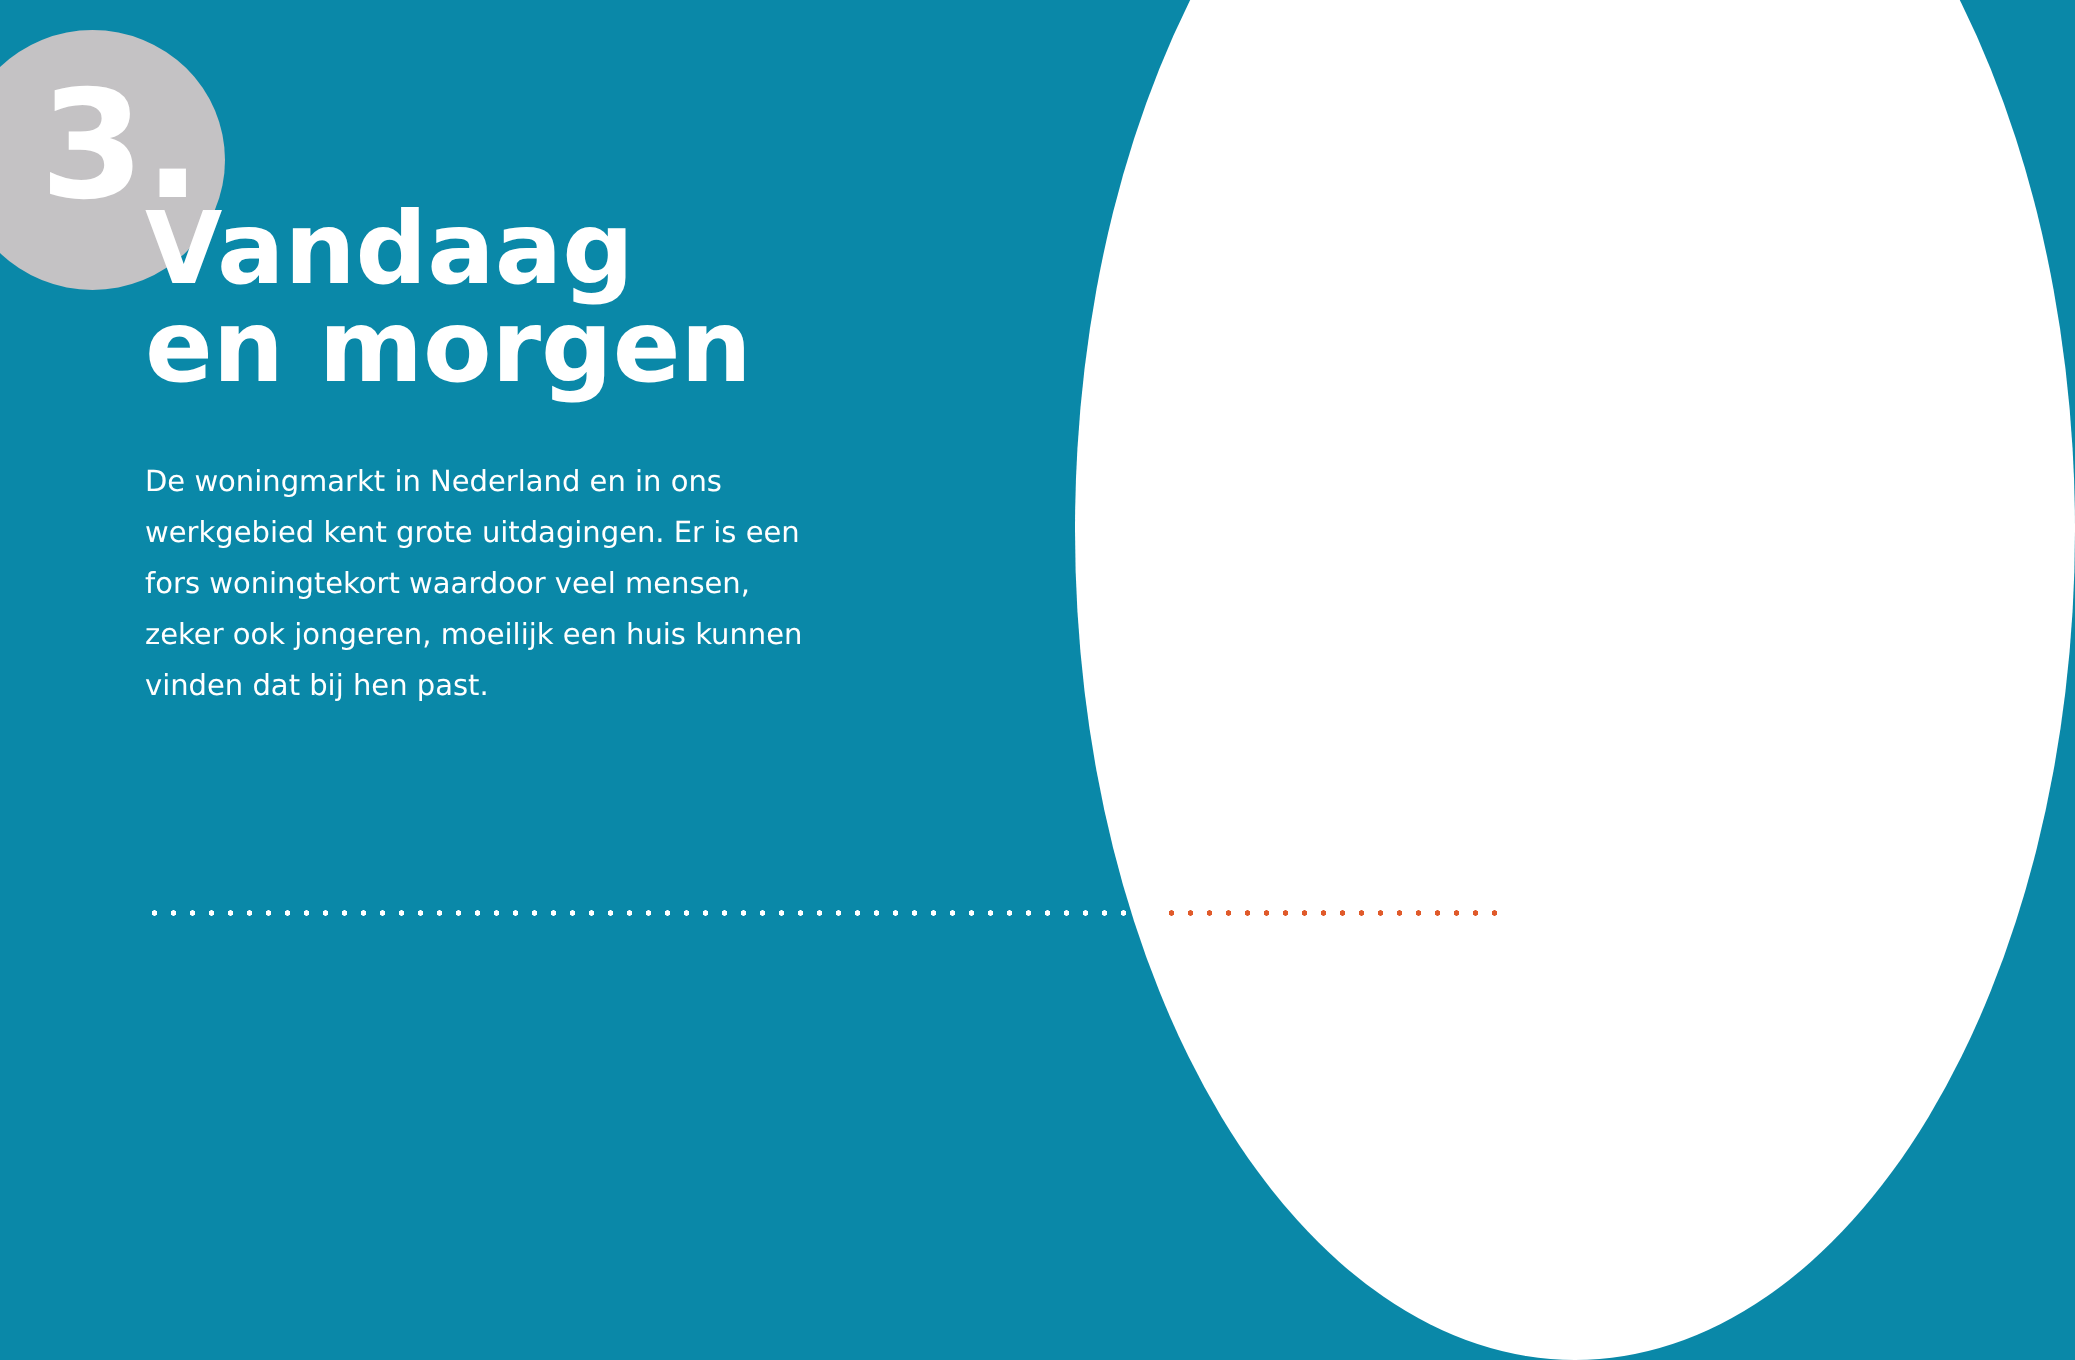3.
Vandaag
en morgen
De woningmarkt in Nederland en in ons werkgebied kent grote uitdagingen. Er is een fors woningtekort waardoor veel mensen, zeker ook jongeren, moeilijk een huis kunnen vinden dat bij hen past.